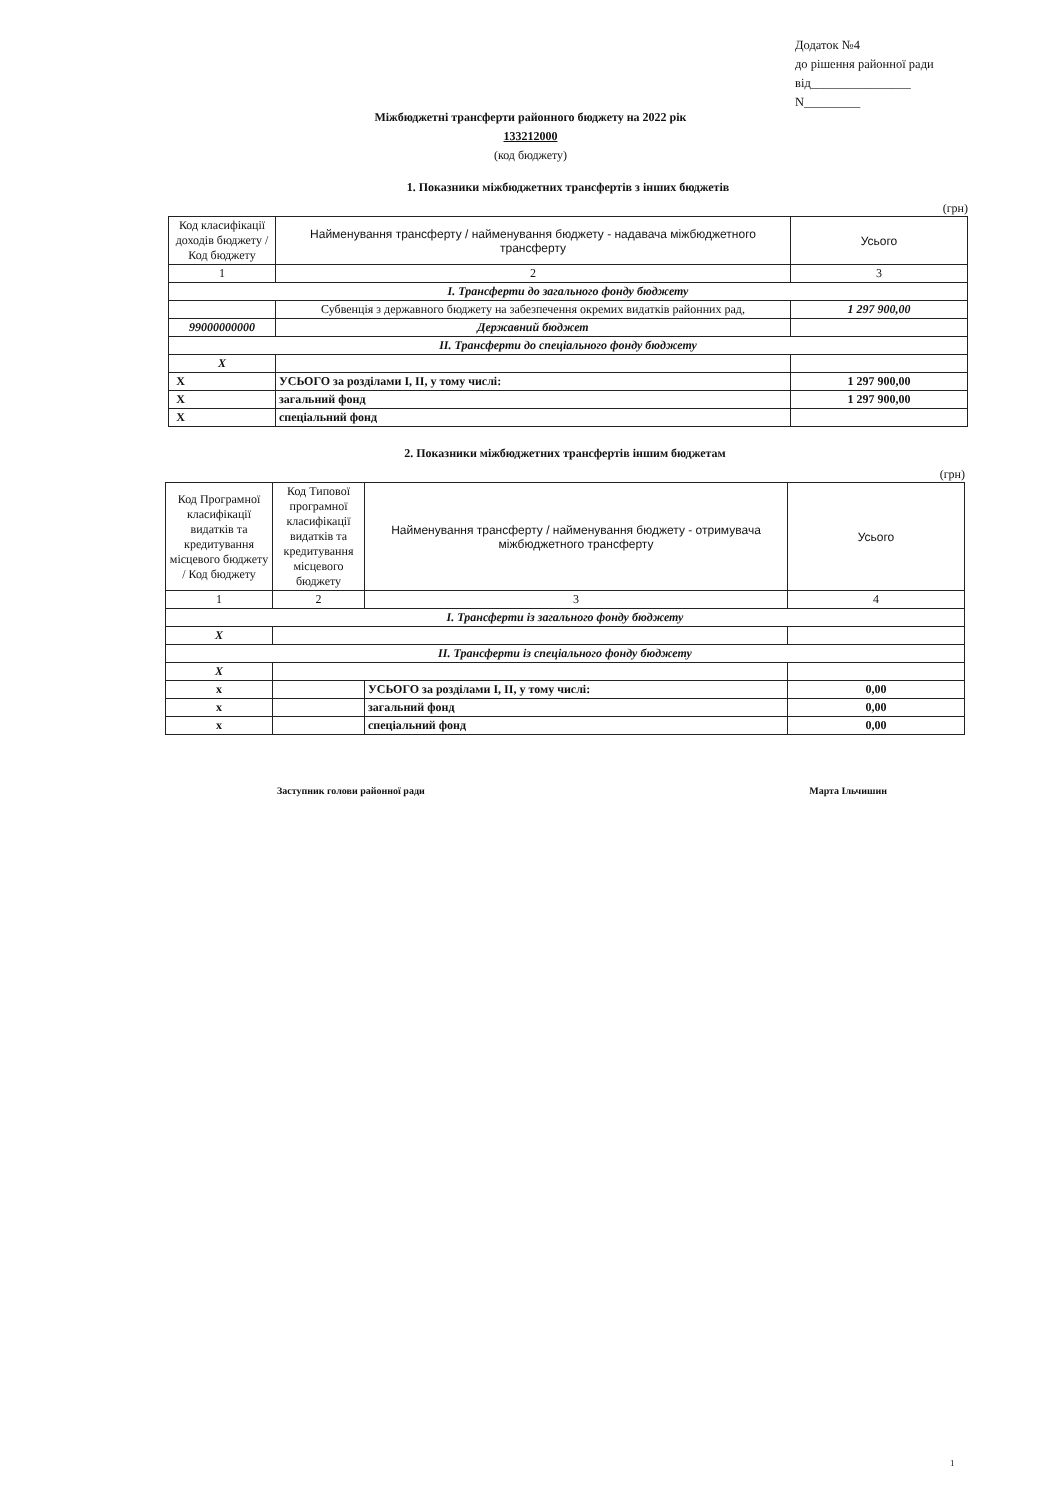Додаток №4
до рішення районної ради
від________________
N_________
Міжбюджетні трансферти районного бюджету на 2022 рік
133212000
(код бюджету)
1. Показники міжбюджетних трансфертів з інших бюджетів
(грн)
| Код класифікації доходів бюджету / Код бюджету | Найменування трансферту / найменування бюджету - надавача міжбюджетного трансферту | | Усього |
| --- | --- | --- | --- |
| 1 | 2 | | 3 |
| I. Трансферти до загального фонду бюджету | | | |
| | Субвенція з державного бюджету на забезпечення окремих видатків районних рад, | | 1 297 900,00 |
| 99000000000 | Державний бюджет | | |
| II. Трансферти до спеціального фонду бюджету | | | |
| X | | | |
| X | | УСЬОГО за розділами I, II, у тому числі: | 1 297 900,00 |
| X | | загальний фонд | 1 297 900,00 |
| X | | спеціальний фонд | |
2. Показники міжбюджетних трансфертів іншим бюджетам
(грн)
| Код Програмної класифікації видатків та кредитування місцевого бюджету / Код бюджету | Код Типової програмної класифікації видатків та кредитування місцевого бюджету | Найменування трансферту / найменування бюджету - отримувача міжбюджетного трансферту | Усього |
| --- | --- | --- | --- |
| 1 | 2 | 3 | 4 |
| I. Трансферти із загального фонду бюджету | | | |
| X | | | |
| II. Трансферти із спеціального фонду бюджету | | | |
| X | | | |
| x | | УСЬОГО за розділами I, II, у тому числі: | 0,00 |
| x | | загальний фонд | 0,00 |
| x | | спеціальний фонд | 0,00 |
Заступник голови районної ради Марта Ільчишин
1